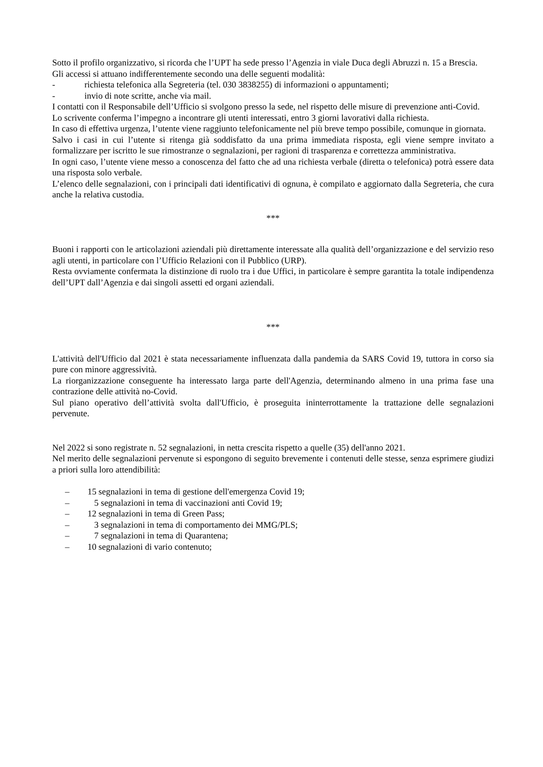Sotto il profilo organizzativo, si ricorda che l’UPT ha sede presso l’Agenzia in viale Duca degli Abruzzi n. 15 a Brescia.
Gli accessi si attuano indifferentemente secondo una delle seguenti modalità:
- richiesta telefonica alla Segreteria (tel. 030 3838255) di informazioni o appuntamenti;
- invio di note scritte, anche via mail.
I contatti con il Responsabile dell’Ufficio si svolgono presso la sede, nel rispetto delle misure di prevenzione anti-Covid.
Lo scrivente conferma l’impegno a incontrare gli utenti interessati, entro 3 giorni lavorativi dalla richiesta.
In caso di effettiva urgenza, l’utente viene raggiunto telefonicamente nel più breve tempo possibile, comunque in giornata.
Salvo i casi in cui l’utente si ritenga già soddisfatto da una prima immediata risposta, egli viene sempre invitato a formalizzare per iscritto le sue rimostranze o segnalazioni, per ragioni di trasparenza e correttezza amministrativa.
In ogni caso, l’utente viene messo a conoscenza del fatto che ad una richiesta verbale (diretta o telefonica) potrà essere data una risposta solo verbale.
L’elenco delle segnalazioni, con i principali dati identificativi di ognuna, è compilato e aggiornato dalla Segreteria, che cura anche la relativa custodia.
***
Buoni i rapporti con le articolazioni aziendali più direttamente interessate alla qualità dell’organizzazione e del servizio reso agli utenti, in particolare con l’Ufficio Relazioni con il Pubblico (URP).
Resta ovviamente confermata la distinzione di ruolo tra i due Uffici, in particolare è sempre garantita la totale indipendenza dell’UPT dall’Agenzia e dai singoli assetti ed organi aziendali.
***
L'attività dell'Ufficio dal 2021 è stata necessariamente influenzata dalla pandemia da SARS Covid 19, tuttora in corso sia pure con minore aggressività.
La riorganizzazione conseguente ha interessato larga parte dell'Agenzia, determinando almeno in una prima fase una contrazione delle attività no-Covid.
Sul piano operativo dell’attività svolta dall'Ufficio, è proseguita ininterrottamente la trattazione delle segnalazioni pervenute.
Nel 2022 si sono registrate n. 52 segnalazioni, in netta crescita rispetto a quelle (35) dell'anno 2021.
Nel merito delle segnalazioni pervenute si espongono di seguito brevemente i contenuti delle stesse, senza esprimere giudizi a priori sulla loro attendibilità:
– 15 segnalazioni in tema di gestione dell'emergenza Covid 19;
– 5 segnalazioni in tema di vaccinazioni anti Covid 19;
– 12 segnalazioni in tema di Green Pass;
– 3 segnalazioni in tema di comportamento dei MMG/PLS;
– 7 segnalazioni in tema di Quarantena;
– 10 segnalazioni di vario contenuto;